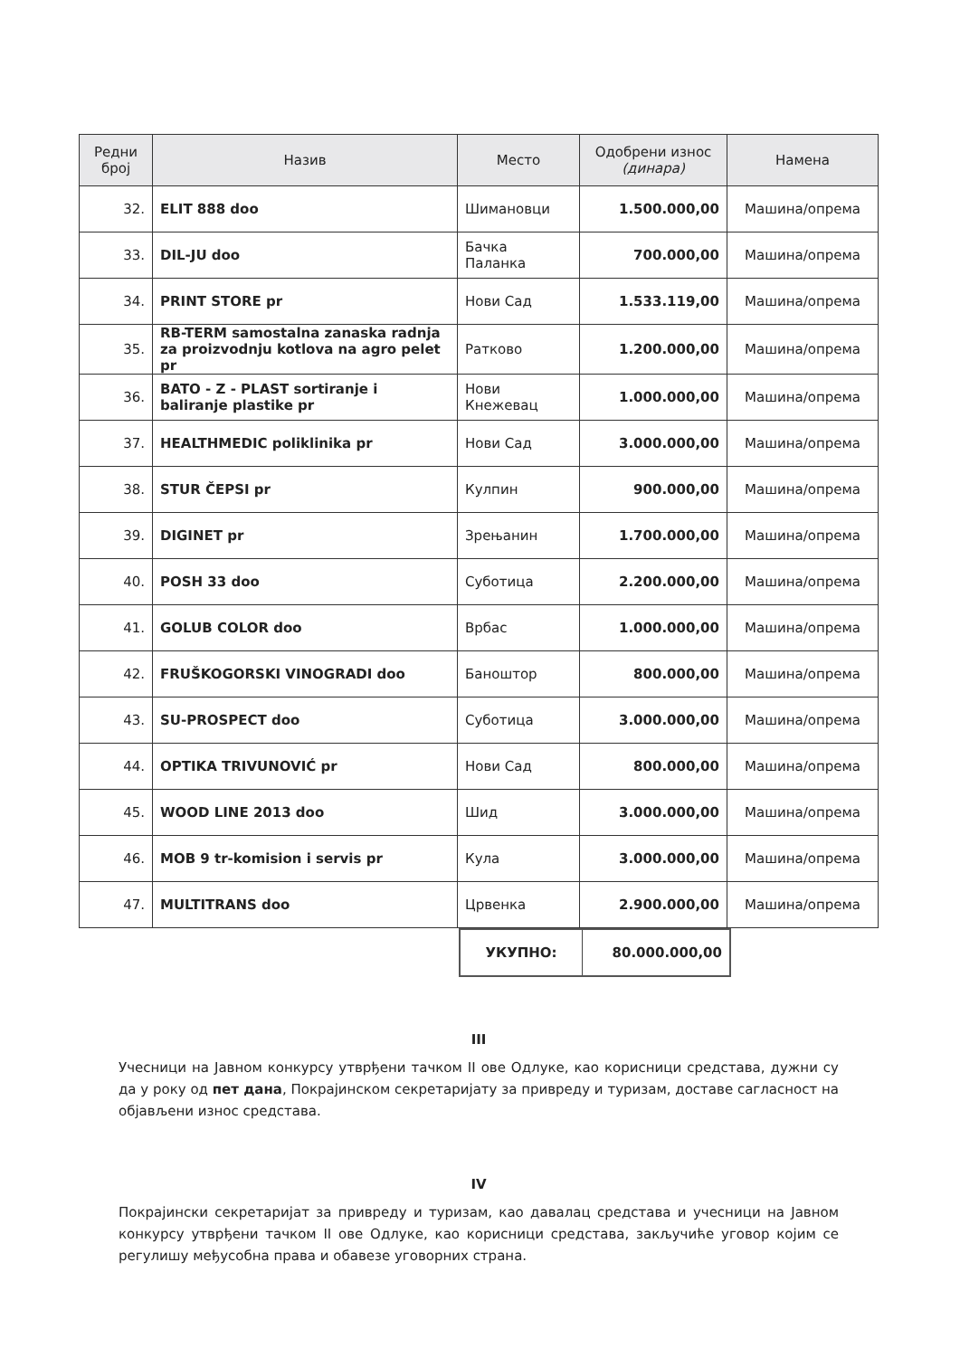| Редни број | Назив | Место | Одобрени износ (динара) | Намена |
| --- | --- | --- | --- | --- |
| 32. | ELIT 888 doo | Шимановци | 1.500.000,00 | Машина/опрема |
| 33. | DIL-JU doo | Бачка Паланка | 700.000,00 | Машина/опрема |
| 34. | PRINT STORE pr | Нови Сад | 1.533.119,00 | Машина/опрема |
| 35. | RB-TERM samostalna zanaska radnja za proizvodnju kotlova na agro pelet pr | Ратково | 1.200.000,00 | Машина/опрема |
| 36. | BATO - Z - PLAST sortiranje i baliranje plastike pr | Нови Кнежевац | 1.000.000,00 | Машина/опрема |
| 37. | HEALTHMEDIC poliklinika pr | Нови Сад | 3.000.000,00 | Машина/опрема |
| 38. | STUR ČEPSI pr | Кулпин | 900.000,00 | Машина/опрема |
| 39. | DIGINET pr | Зрењанин | 1.700.000,00 | Машина/опрема |
| 40. | POSH 33 doo | Суботица | 2.200.000,00 | Машина/опрема |
| 41. | GOLUB COLOR doo | Врбас | 1.000.000,00 | Машина/опрема |
| 42. | FRUŠKOGORSKI VINOGRADI doo | Баноштор | 800.000,00 | Машина/опрема |
| 43. | SU-PROSPECT doo | Суботица | 3.000.000,00 | Машина/опрема |
| 44. | OPTIKA TRIVUNOVIĆ pr | Нови Сад | 800.000,00 | Машина/опрема |
| 45. | WOOD LINE 2013 doo | Шид | 3.000.000,00 | Машина/опрема |
| 46. | MOB 9 tr-komision i servis pr | Кула | 3.000.000,00 | Машина/опрема |
| 47. | MULTITRANS doo | Црвенка | 2.900.000,00 | Машина/опрема |
| УКУПНО: | 80.000.000,00 |
III
Учесници на Јавном конкурсу утврђени тачком II ове Одлуке, као корисници средстава, дужни су да у року од пет дана, Покрајинском секретаријату за привреду и туризам, доставе сагласност на објављени износ средстава.
IV
Покрајински секретаријат за привреду и туризам, као давалац средстава и учесници на Јавном конкурсу утврђени тачком II ове Одлуке, као корисници средстава, закључиће уговор којим се регулишу међусобна права и обавезе уговорних страна.